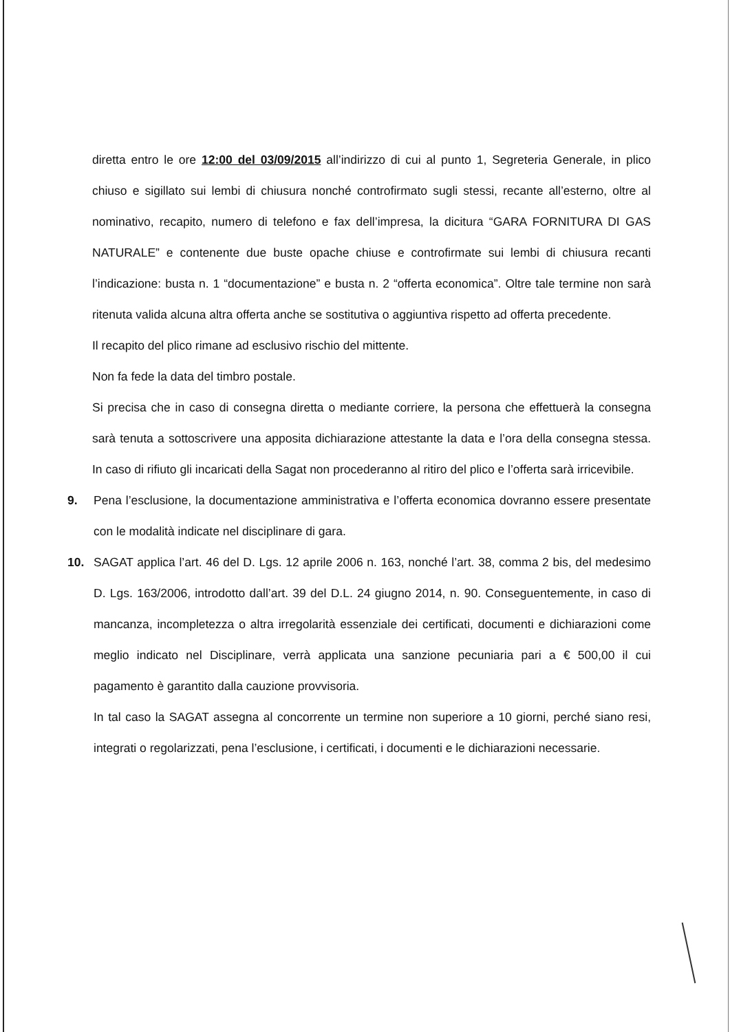diretta entro le ore 12:00 del 03/09/2015 all’indirizzo di cui al punto 1, Segreteria Generale, in plico chiuso e sigillato sui lembi di chiusura nonché controfirmato sugli stessi, recante all’esterno, oltre al nominativo, recapito, numero di telefono e fax dell’impresa, la dicitura “GARA FORNITURA DI GAS NATURALE” e contenente due buste opache chiuse e controfirmate sui lembi di chiusura recanti l’indicazione: busta n. 1 “documentazione” e busta n. 2 “offerta economica”. Oltre tale termine non sarà ritenuta valida alcuna altra offerta anche se sostitutiva o aggiuntiva rispetto ad offerta precedente.
Il recapito del plico rimane ad esclusivo rischio del mittente.
Non fa fede la data del timbro postale.
Si precisa che in caso di consegna diretta o mediante corriere, la persona che effettuerà la consegna sarà tenuta a sottoscrivere una apposita dichiarazione attestante la data e l’ora della consegna stessa. In caso di rifiuto gli incaricati della Sagat non procederanno al ritiro del plico e l’offerta sarà irricevibile.
9. Pena l’esclusione, la documentazione amministrativa e l’offerta economica dovranno essere presentate con le modalità indicate nel disciplinare di gara.
10. SAGAT applica l’art. 46 del D. Lgs. 12 aprile 2006 n. 163, nonché l’art. 38, comma 2 bis, del medesimo D. Lgs. 163/2006, introdotto dall’art. 39 del D.L. 24 giugno 2014, n. 90. Conseguentemente, in caso di mancanza, incompletezza o altra irregolarità essenziale dei certificati, documenti e dichiarazioni come meglio indicato nel Disciplinare, verrà applicata una sanzione pecuniaria pari a € 500,00 il cui pagamento è garantito dalla cauzione provvisoria.
In tal caso la SAGAT assegna al concorrente un termine non superiore a 10 giorni, perché siano resi, integrati o regolarizzati, pena l’esclusione, i certificati, i documenti e le dichiarazioni necessarie.